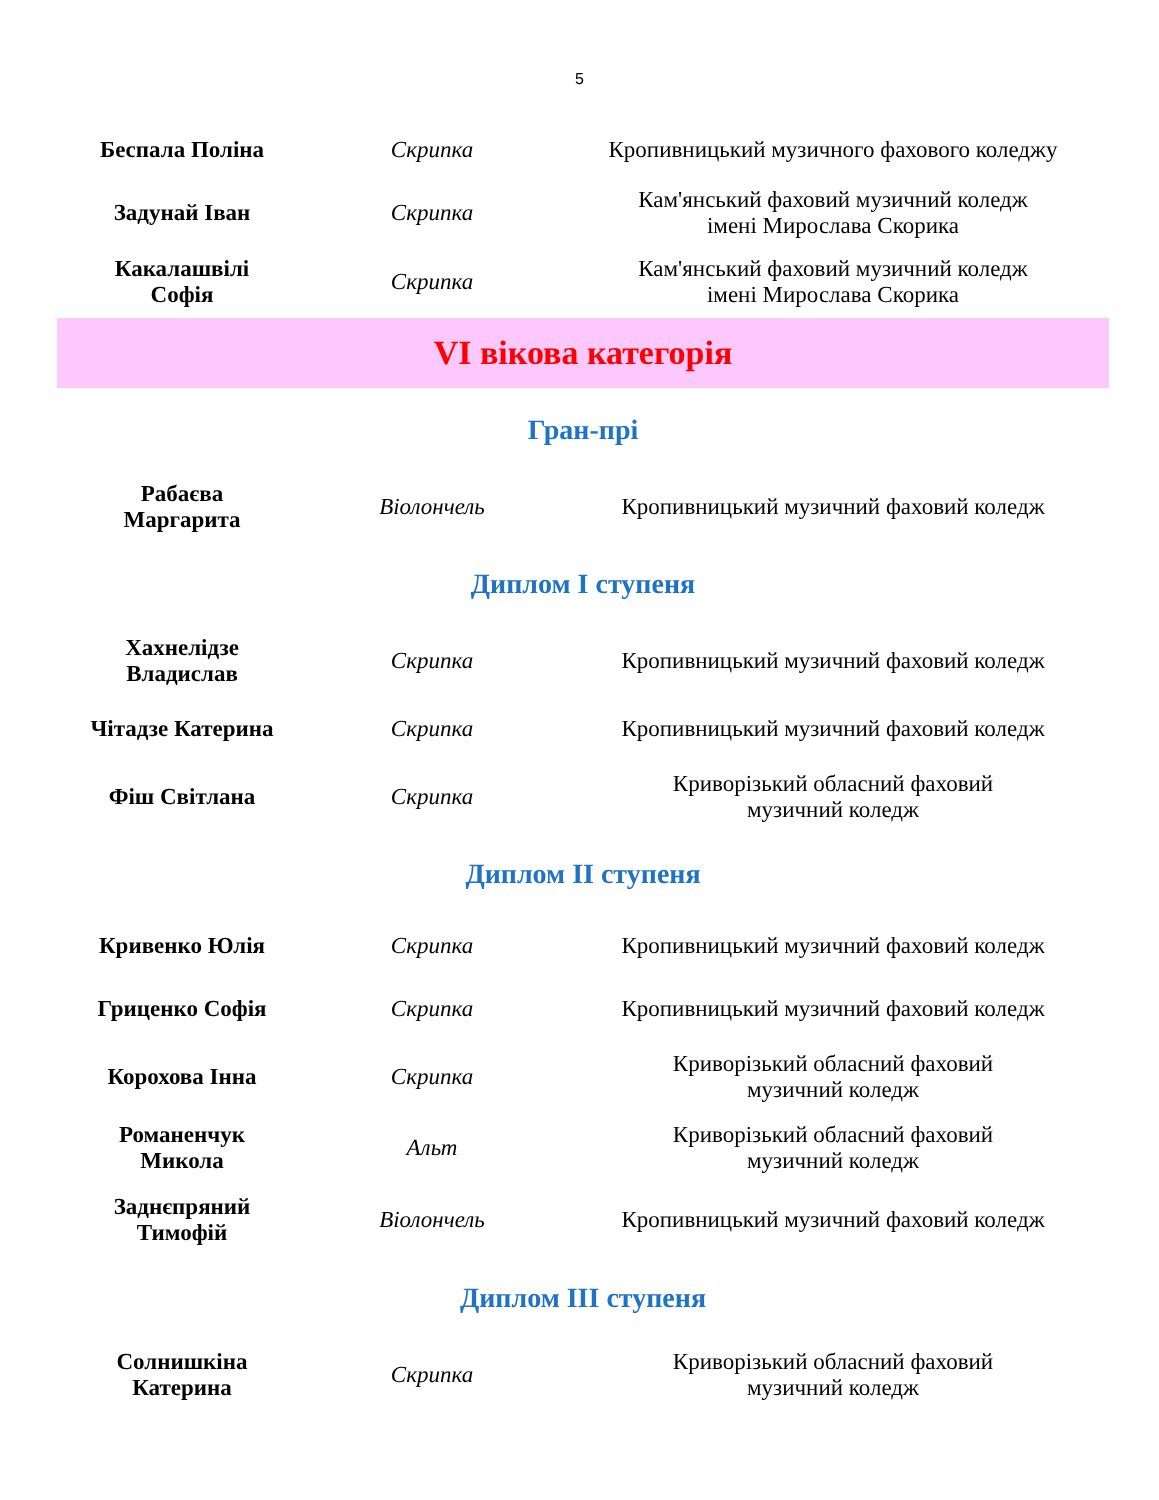5
| Беспала Поліна | Скрипка | Кропивницький музичного фахового коледжу |
| Задунай Іван | Скрипка | Кам'янський фаховий музичний коледж імені Мирослава Скорика |
| Какалашвілі Софія | Скрипка | Кам'янський фаховий музичний коледж імені Мирослава Скорика |
| VI вікова категорія | | |
| Гран-прі | | |
| Рабаєва Маргарита | Віолончель | Кропивницький музичний фаховий коледж |
| Диплом І ступеня | | |
| Хахнелідзе Владислав | Скрипка | Кропивницький музичний фаховий коледж |
| Чітадзе Катерина | Скрипка | Кропивницький музичний фаховий коледж |
| Фіш Світлана | Скрипка | Криворізький обласний фаховий музичний коледж |
| Диплом ІІ ступеня | | |
| Кривенко Юлія | Скрипка | Кропивницький музичний фаховий коледж |
| Гриценко Софія | Скрипка | Кропивницький музичний фаховий коледж |
| Корохова Інна | Скрипка | Криворізький обласний фаховий музичний коледж |
| Романенчук Микола | Альт | Криворізький обласний фаховий музичний коледж |
| Заднєпряний Тимофій | Віолончель | Кропивницький музичний фаховий коледж |
| Диплом ІІІ ступеня | | |
| Солнишкіна Катерина | Скрипка | Криворізький обласний фаховий музичний коледж |